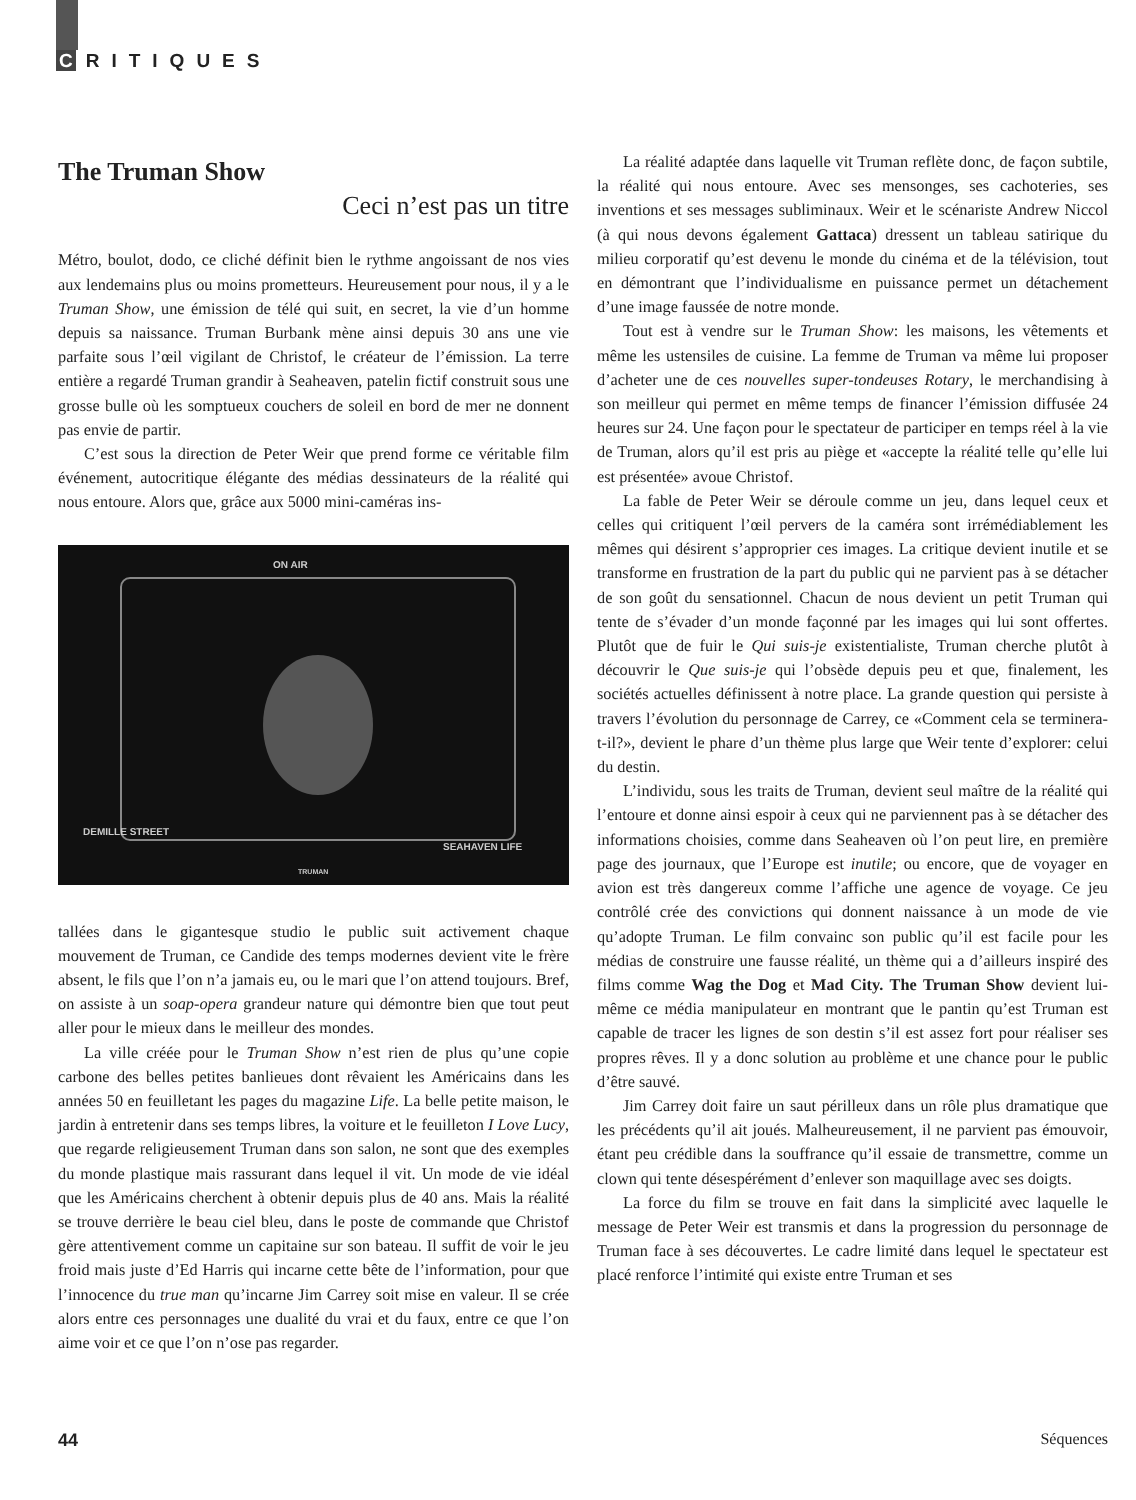C RITIQUES
The Truman Show
Ceci n’est pas un titre
Métro, boulot, dodo, ce cliché définit bien le rythme angoissant de nos vies aux lendemains plus ou moins prometteurs. Heureusement pour nous, il y a le Truman Show, une émission de télé qui suit, en secret, la vie d’un homme depuis sa naissance. Truman Burbank mène ainsi depuis 30 ans une vie parfaite sous l’œil vigilant de Christof, le créateur de l’émission. La terre entière a regardé Truman grandir à Seaheaven, patelin fictif construit sous une grosse bulle où les somptueux couchers de soleil en bord de mer ne donnent pas envie de partir.
C’est sous la direction de Peter Weir que prend forme ce véritable film événement, autocritique élégante des médias dessinateurs de la réalité qui nous entoure. Alors que, grâce aux 5000 mini-caméras ins-
ON AIR
DEMILLE STREET
SEAHAVEN LIFE
TRUMAN
tallées dans le gigantesque studio le public suit activement chaque mouvement de Truman, ce Candide des temps modernes devient vite le frère absent, le fils que l’on n’a jamais eu, ou le mari que l’on attend toujours. Bref, on assiste à un soap-opera grandeur nature qui démontre bien que tout peut aller pour le mieux dans le meilleur des mondes.
La ville créée pour le Truman Show n’est rien de plus qu’une copie carbone des belles petites banlieues dont rêvaient les Américains dans les années 50 en feuilletant les pages du magazine Life. La belle petite maison, le jardin à entretenir dans ses temps libres, la voiture et le feuilleton I Love Lucy, que regarde religieusement Truman dans son salon, ne sont que des exemples du monde plastique mais rassurant dans lequel il vit. Un mode de vie idéal que les Américains cherchent à obtenir depuis plus de 40 ans. Mais la réalité se trouve derrière le beau ciel bleu, dans le poste de commande que Christof gère attentivement comme un capitaine sur son bateau. Il suffit de voir le jeu froid mais juste d’Ed Harris qui incarne cette bête de l’information, pour que l’innocence du true man qu’incarne Jim Carrey soit mise en valeur. Il se crée alors entre ces personnages une dualité du vrai et du faux, entre ce que l’on aime voir et ce que l’on n’ose pas regarder.
La réalité adaptée dans laquelle vit Truman reflète donc, de façon subtile, la réalité qui nous entoure. Avec ses mensonges, ses cachoteries, ses inventions et ses messages subliminaux. Weir et le scénariste Andrew Niccol (à qui nous devons également Gattaca) dressent un tableau satirique du milieu corporatif qu’est devenu le monde du cinéma et de la télévision, tout en démontrant que l’individualisme en puissance permet un détachement d’une image faussée de notre monde.
Tout est à vendre sur le Truman Show: les maisons, les vêtements et même les ustensiles de cuisine. La femme de Truman va même lui proposer d’acheter une de ces nouvelles super-tondeuses Rotary, le merchandising à son meilleur qui permet en même temps de financer l’émission diffusée 24 heures sur 24. Une façon pour le spectateur de participer en temps réel à la vie de Truman, alors qu’il est pris au piège et «accepte la réalité telle qu’elle lui est présentée» avoue Christof.
La fable de Peter Weir se déroule comme un jeu, dans lequel ceux et celles qui critiquent l’œil pervers de la caméra sont irrémédiablement les mêmes qui désirent s’approprier ces images. La critique devient inutile et se transforme en frustration de la part du public qui ne parvient pas à se détacher de son goût du sensationnel. Chacun de nous devient un petit Truman qui tente de s’évader d’un monde façonné par les images qui lui sont offertes. Plutôt que de fuir le Qui suis-je existentialiste, Truman cherche plutôt à découvrir le Que suis-je qui l’obsède depuis peu et que, finalement, les sociétés actuelles définissent à notre place. La grande question qui persiste à travers l’évolution du personnage de Carrey, ce «Comment cela se terminera-t-il?», devient le phare d’un thème plus large que Weir tente d’explorer: celui du destin.
L’individu, sous les traits de Truman, devient seul maître de la réalité qui l’entoure et donne ainsi espoir à ceux qui ne parviennent pas à se détacher des informations choisies, comme dans Seaheaven où l’on peut lire, en première page des journaux, que l’Europe est inutile; ou encore, que de voyager en avion est très dangereux comme l’affiche une agence de voyage. Ce jeu contrôlé crée des convictions qui donnent naissance à un mode de vie qu’adopte Truman. Le film convainc son public qu’il est facile pour les médias de construire une fausse réalité, un thème qui a d’ailleurs inspiré des films comme Wag the Dog et Mad City. The Truman Show devient lui-même ce média manipulateur en montrant que le pantin qu’est Truman est capable de tracer les lignes de son destin s’il est assez fort pour réaliser ses propres rêves. Il y a donc solution au problème et une chance pour le public d’être sauvé.
Jim Carrey doit faire un saut périlleux dans un rôle plus dramatique que les précédents qu’il ait joués. Malheureusement, il ne parvient pas émouvoir, étant peu crédible dans la souffrance qu’il essaie de transmettre, comme un clown qui tente désespérément d’enlever son maquillage avec ses doigts.
La force du film se trouve en fait dans la simplicité avec laquelle le message de Peter Weir est transmis et dans la progression du personnage de Truman face à ses découvertes. Le cadre limité dans lequel le spectateur est placé renforce l’intimité qui existe entre Truman et ses
44 Séquences